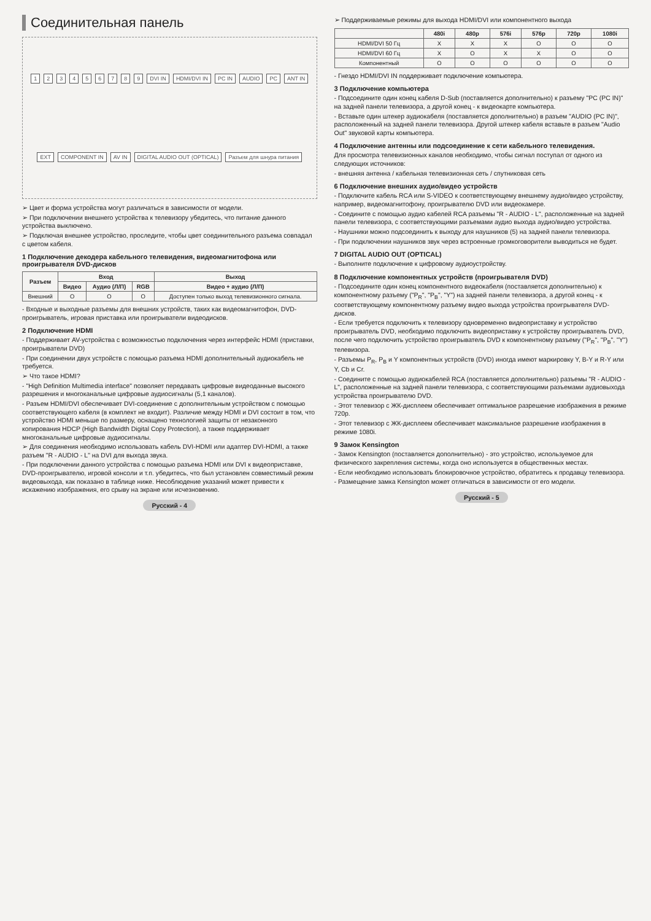Соединительная панель
123456789 DVI IN HDMI/DVI IN PC IN AUDIO PC ANT IN EXT COMPONENT IN AV IN DIGITAL AUDIO OUT (OPTICAL) Разъем для шнура питания
➢ Цвет и форма устройства могут различаться в зависимости от модели.
➢ При подключении внешнего устройства к телевизору убедитесь, что питание данного устройства выключено.
➢ Подключая внешнее устройство, проследите, чтобы цвет соединительного разъема совпадал с цветом кабеля.
1 Подключение декодера кабельного телевидения, видеомагнитофона или проигрывателя DVD-дисков
| Разъем | Вход | | | Выход |
| --- | --- | --- | --- | --- |
| | Видео | Аудио (Л/П) | RGB | Видео + аудио (Л/П) |
| Внешний | O | O | O | Доступен только выход телевизионного сигнала. |
- Входные и выходные разъемы для внешних устройств, таких как видеомагнитофон, DVD-проигрыватель, игровая приставка или проигрыватели видеодисков.
2 Подключение HDMI
- Поддерживает AV-устройства с возможностью подключения через интерфейс HDMI (приставки, проигрыватели DVD)
- При соединении двух устройств с помощью разъема HDMI дополнительный аудиокабель не требуется.
➢ Что такое HDMI?
- "High Definition Multimedia interface" позволяет передавать цифровые видеоданные высокого разрешения и многоканальные цифровые аудиосигналы (5,1 каналов).
- Разъем HDMI/DVI обеспечивает DVI-соединение с дополнительным устройством с помощью соответствующего кабеля (в комплект не входит). Различие между HDMI и DVI состоит в том, что устройство HDMI меньше по размеру, оснащено технологией защиты от незаконного копирования HDCP (High Bandwidth Digital Copy Protection), а также поддерживает многоканальные цифровые аудиосигналы.
➢ Для соединения необходимо использовать кабель DVI-HDMI или адаптер DVI-HDMI, а также разъем "R - AUDIO - L" на DVI для выхода звука.
- При подключении данного устройства с помощью разъема HDMI или DVI к видеоприставке, DVD-проигрывателю, игровой консоли и т.п. убедитесь, что был установлен совместимый режим видеовыхода, как показано в таблице ниже. Несоблюдение указаний может привести к искажению изображения, его срыву на экране или исчезновению.
Русский - 4
➢ Поддерживаемые режимы для выхода HDMI/DVI или компонентного выхода
| | 480i | 480p | 576i | 576p | 720p | 1080i |
| --- | --- | --- | --- | --- | --- | --- |
| HDMI/DVI 50 Гц | X | X | X | O | O | O |
| HDMI/DVI 60 Гц | X | O | X | X | O | O |
| Компонентный | O | O | O | O | O | O |
- Гнездо HDMI/DVI IN поддерживает подключение компьютера.
3 Подключение компьютера
- Подсоедините один конец кабеля D-Sub (поставляется дополнительно) к разъему "PC (PC IN)" на задней панели телевизора, а другой конец - к видеокарте компьютера.
- Вставьте один штекер аудиокабеля (поставляется дополнительно) в разъем "AUDIO (PC IN)", расположенный на задней панели телевизора. Другой штекер кабеля вставьте в разъем "Audio Out" звуковой карты компьютера.
4 Подключение антенны или подсоединение к сети кабельного телевидения.
Для просмотра телевизионных каналов необходимо, чтобы сигнал поступал от одного из следующих источников:
- внешняя антенна / кабельная телевизионная сеть / спутниковая сеть
6 Подключение внешних аудио/видео устройств
- Подключите кабель RCA или S-VIDEO к соответствующему внешнему аудио/видео устройству, например, видеомагнитофону, проигрывателю DVD или видеокамере.
- Соедините с помощью аудио кабелей RCA разъемы "R - AUDIO - L", расположенные на задней панели телевизора, с соответствующими разъемами аудио выхода аудио/видео устройства.
- Наушники можно подсоединить к выходу для наушников (5) на задней панели телевизора.
- При подключении наушников звук через встроенные громкоговорители выводиться не будет.
7 DIGITAL AUDIO OUT (OPTICAL)
- Выполните подключение к цифровому аудиоустройству.
8 Подключение компонентных устройств (проигрывателя DVD)
- Подсоедините один конец компонентного видеокабеля (поставляется дополнительно) к компонентному разъему ("P<sub>R</sub>", "P<sub>B</sub>", "Y") на задней панели телевизора, а другой конец - к соответствующему компонентному разъему видео выхода устройства проигрывателя DVD-дисков.
- Если требуется подключить к телевизору одновременно видеоприставку и устройство проигрыватель DVD, необходимо подключить видеоприставку к устройству проигрыватель DVD, после чего подключить устройство проигрыватель DVD к компонентному разъему ("P<sub>R</sub>", "P<sub>B</sub>", "Y") телевизора.
- Разъемы P<sub>R</sub>, P<sub>B</sub> и Y компонентных устройств (DVD) иногда имеют маркировку Y, B-Y и R-Y или Y, Cb и Cr.
- Соедините с помощью аудиокабелей RCA (поставляется дополнительно) разъемы "R - AUDIO - L", расположенные на задней панели телевизора, с соответствующими разъемами аудиовыхода устройства проигрывателю DVD.
- Этот телевизор с ЖК-дисплеем обеспечивает оптимальное разрешение изображения в режиме 720p.
- Этот телевизор с ЖК-дисплеем обеспечивает максимальное разрешение изображения в режиме 1080i.
9 Замок Kensington
- Замок Kensington (поставляется дополнительно) - это устройство, используемое для физического закрепления системы, когда оно используется в общественных местах.
- Если необходимо использовать блокировочное устройство, обратитесь к продавцу телевизора.
- Размещение замка Kensington может отличаться в зависимости от его модели.
Русский - 5